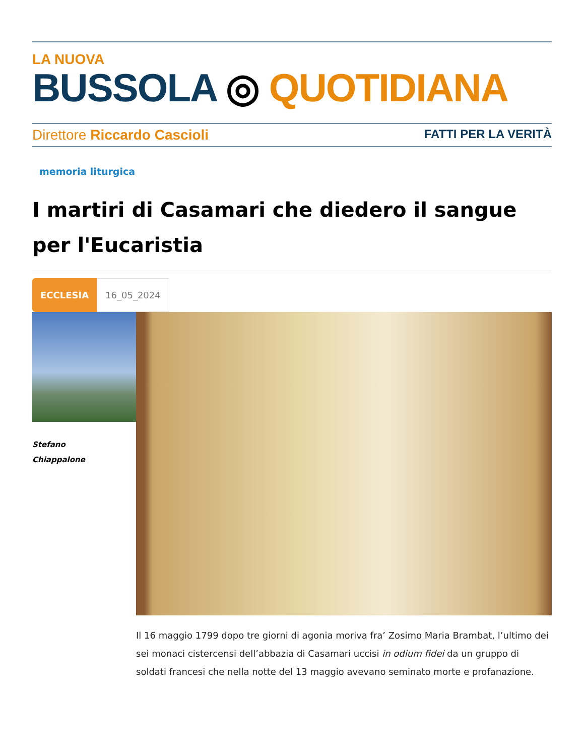LA NUOVA
BUSSOLA ◎ QUOTIDIANA
Direttore Riccardo Cascioli FATTI PER LA VERITÀ
memoria liturgica
I martiri di Casamari che diedero il sangue per l'Eucaristia
ECCLESIA 16_05_2024
Stefano
Chiappalone
Il 16 maggio 1799 dopo tre giorni di agonia moriva fra’ Zosimo Maria Brambat, l’ultimo dei sei monaci cistercensi dell’abbazia di Casamari uccisi in odium fidei da un gruppo di soldati francesi che nella notte del 13 maggio avevano seminato morte e profanazione.